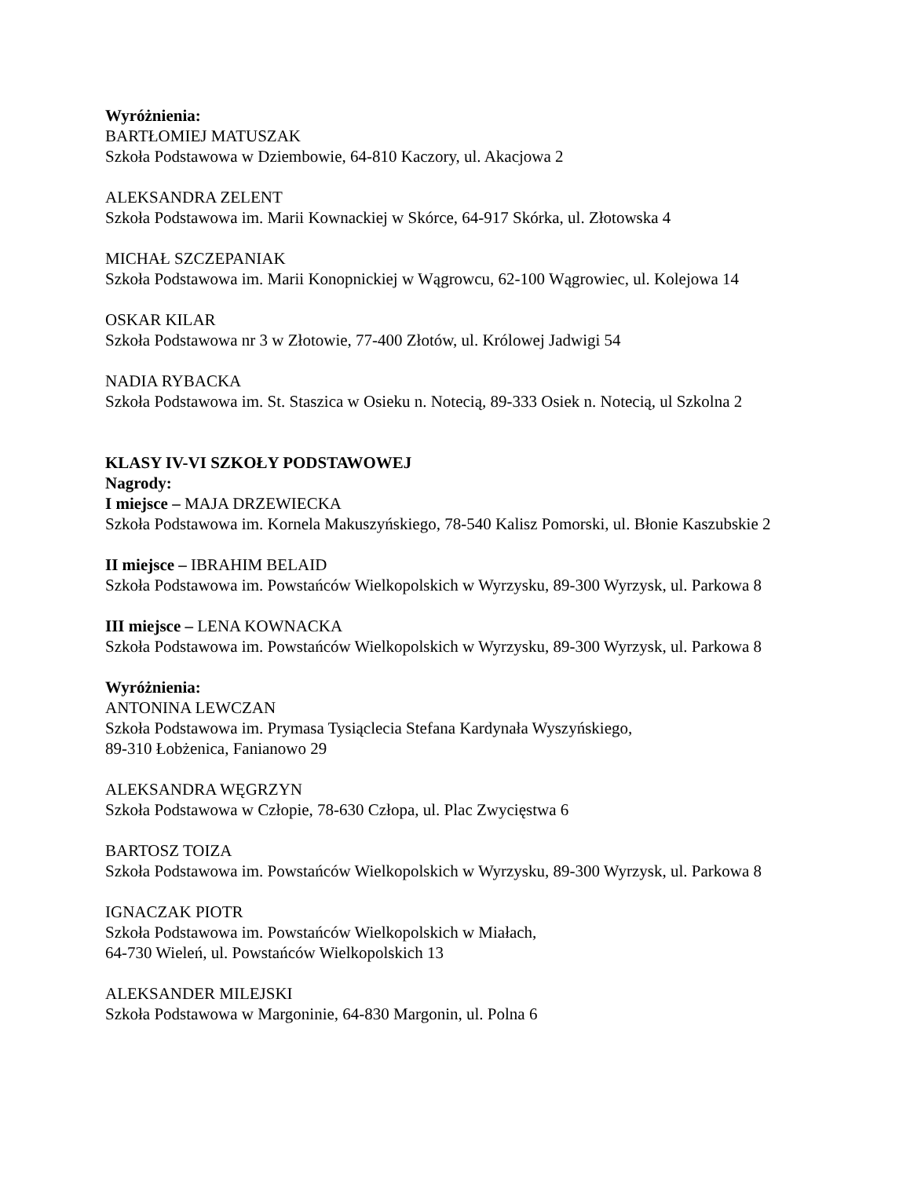Wyróżnienia:
BARTŁOMIEJ MATUSZAK
Szkoła Podstawowa w Dziembowie, 64-810 Kaczory, ul. Akacjowa 2
ALEKSANDRA ZELENT
Szkoła Podstawowa im. Marii Kownackiej w Skórce, 64-917 Skórka, ul. Złotowska 4
MICHAŁ SZCZEPANIAK
Szkoła Podstawowa im. Marii Konopnickiej w Wągrowcu, 62-100 Wągrowiec, ul. Kolejowa 14
OSKAR KILAR
Szkoła Podstawowa nr 3 w Złotowie, 77-400 Złotów, ul. Królowej Jadwigi 54
NADIA RYBACKA
Szkoła Podstawowa im. St. Staszica w Osieku n. Notecią, 89-333 Osiek n. Notecią, ul Szkolna 2
KLASY IV-VI SZKOŁY PODSTAWOWEJ
Nagrody:
I miejsce – MAJA DRZEWIECKA
Szkoła Podstawowa im. Kornela Makuszyńskiego, 78-540 Kalisz Pomorski, ul. Błonie Kaszubskie 2
II miejsce – IBRAHIM BELAID
Szkoła Podstawowa im. Powstańców Wielkopolskich w Wyrzysku, 89-300 Wyrzysk, ul. Parkowa 8
III miejsce – LENA KOWNACKA
Szkoła Podstawowa im. Powstańców Wielkopolskich w Wyrzysku, 89-300 Wyrzysk, ul. Parkowa 8
Wyróżnienia:
ANTONINA LEWCZAN
Szkoła Podstawowa im. Prymasa Tysiąclecia Stefana Kardynała Wyszyńskiego,
89-310 Łobżenica, Fanianowo 29
ALEKSANDRA WĘGRZYN
Szkoła Podstawowa w Człopie, 78-630 Człopa, ul. Plac Zwycięstwa 6
BARTOSZ TOIZA
Szkoła Podstawowa im. Powstańców Wielkopolskich w Wyrzysku, 89-300 Wyrzysk, ul. Parkowa 8
IGNACZAK PIOTR
Szkoła Podstawowa im. Powstańców Wielkopolskich w Miałach,
64-730 Wieleń, ul. Powstańców Wielkopolskich 13
ALEKSANDER MILEJSKI
Szkoła Podstawowa w Margoninie, 64-830 Margonin, ul. Polna 6